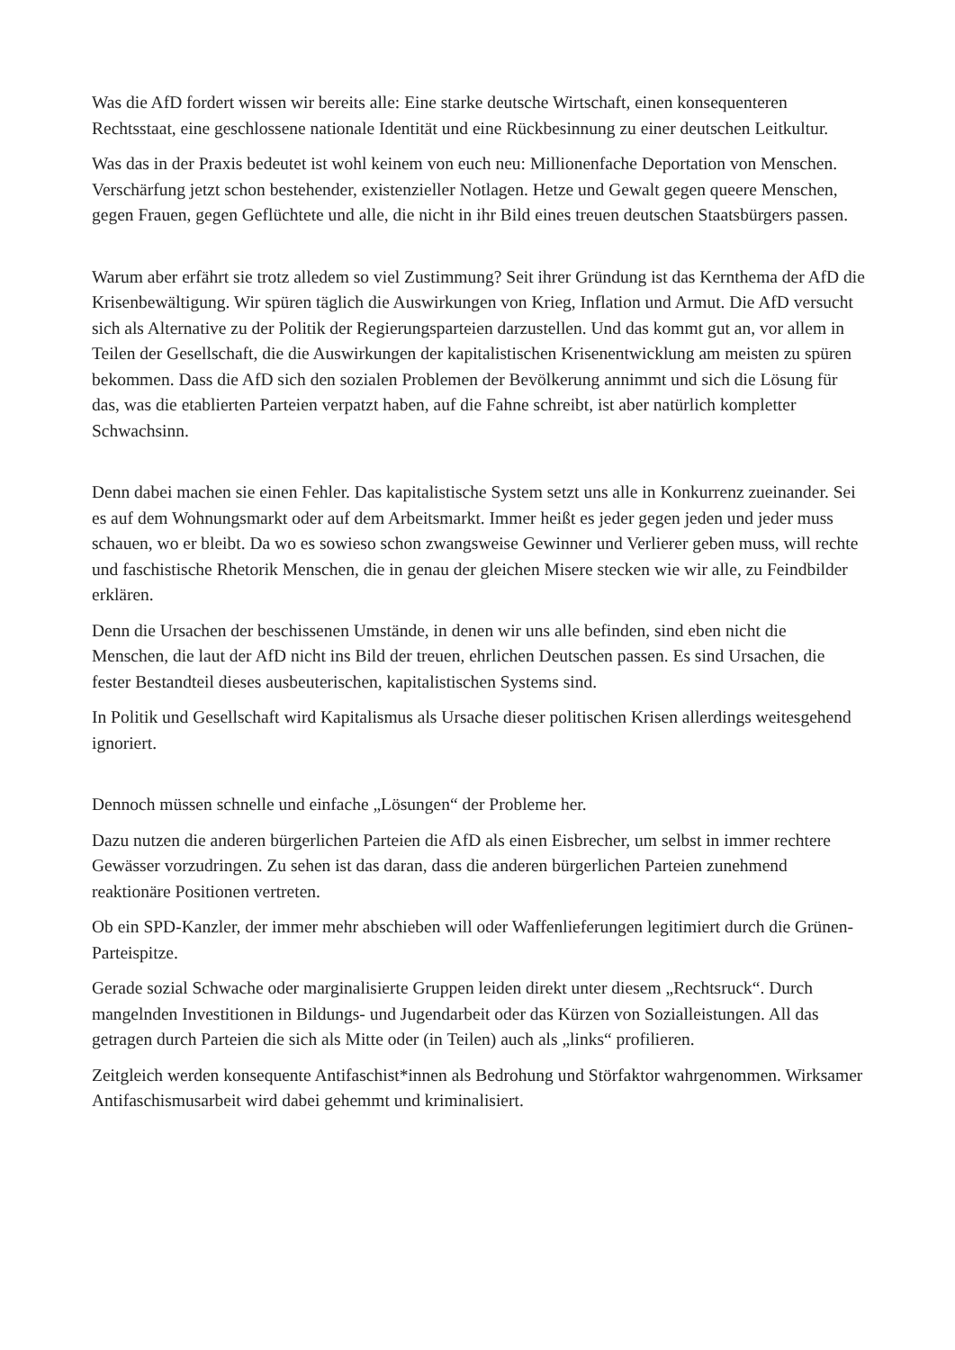Was die AfD fordert wissen wir bereits alle: Eine starke deutsche Wirtschaft, einen konsequenteren Rechtsstaat, eine geschlossene nationale Identität und eine Rückbesinnung zu einer deutschen Leitkultur.
Was das in der Praxis bedeutet ist wohl keinem von euch neu: Millionenfache Deportation von Menschen. Verschärfung jetzt schon bestehender, existenzieller Notlagen. Hetze und Gewalt gegen queere Menschen, gegen Frauen, gegen Geflüchtete und alle, die nicht in ihr Bild eines treuen deutschen Staatsbürgers passen.
Warum aber erfährt sie trotz alledem so viel Zustimmung? Seit ihrer Gründung ist das Kernthema der AfD die Krisenbewältigung. Wir spüren täglich die Auswirkungen von Krieg, Inflation und Armut. Die AfD versucht sich als Alternative zu der Politik der Regierungsparteien darzustellen. Und das kommt gut an, vor allem in Teilen der Gesellschaft, die die Auswirkungen der kapitalistischen Krisenentwicklung am meisten zu spüren bekommen. Dass die AfD sich den sozialen Problemen der Bevölkerung annimmt und sich die Lösung für das, was die etablierten Parteien verpatzt haben, auf die Fahne schreibt, ist aber natürlich kompletter Schwachsinn.
Denn dabei machen sie einen Fehler. Das kapitalistische System setzt uns alle in Konkurrenz zueinander. Sei es auf dem Wohnungsmarkt oder auf dem Arbeitsmarkt. Immer heißt es jeder gegen jeden und jeder muss schauen, wo er bleibt. Da wo es sowieso schon zwangsweise Gewinner und Verlierer geben muss, will rechte und faschistische Rhetorik Menschen, die in genau der gleichen Misere stecken wie wir alle, zu Feindbilder erklären.
Denn die Ursachen der beschissenen Umstände, in denen wir uns alle befinden, sind eben nicht die Menschen, die laut der AfD nicht ins Bild der treuen, ehrlichen Deutschen passen. Es sind Ursachen, die fester Bestandteil dieses ausbeuterischen, kapitalistischen Systems sind.
In Politik und Gesellschaft wird Kapitalismus als Ursache dieser politischen Krisen allerdings weitesgehend ignoriert.
Dennoch müssen schnelle und einfache „Lösungen“ der Probleme her.
Dazu nutzen die anderen bürgerlichen Parteien die AfD als einen Eisbrecher, um selbst in immer rechtere Gewässer vorzudringen. Zu sehen ist das daran, dass die anderen bürgerlichen Parteien zunehmend reaktionäre Positionen vertreten.
Ob ein SPD-Kanzler, der immer mehr abschieben will oder Waffenlieferungen legitimiert durch die Grünen-Parteispitze.
Gerade sozial Schwache oder marginalisierte Gruppen leiden direkt unter diesem „Rechtsruck“. Durch mangelnden Investitionen in Bildungs- und Jugendarbeit oder das Kürzen von Sozialleistungen. All das getragen durch Parteien die sich als Mitte oder (in Teilen) auch als „links“ profilieren.
Zeitgleich werden konsequente Antifaschist*innen als Bedrohung und Störfaktor wahrgenommen. Wirksamer Antifaschismusarbeit wird dabei gehemmt und kriminalisiert.